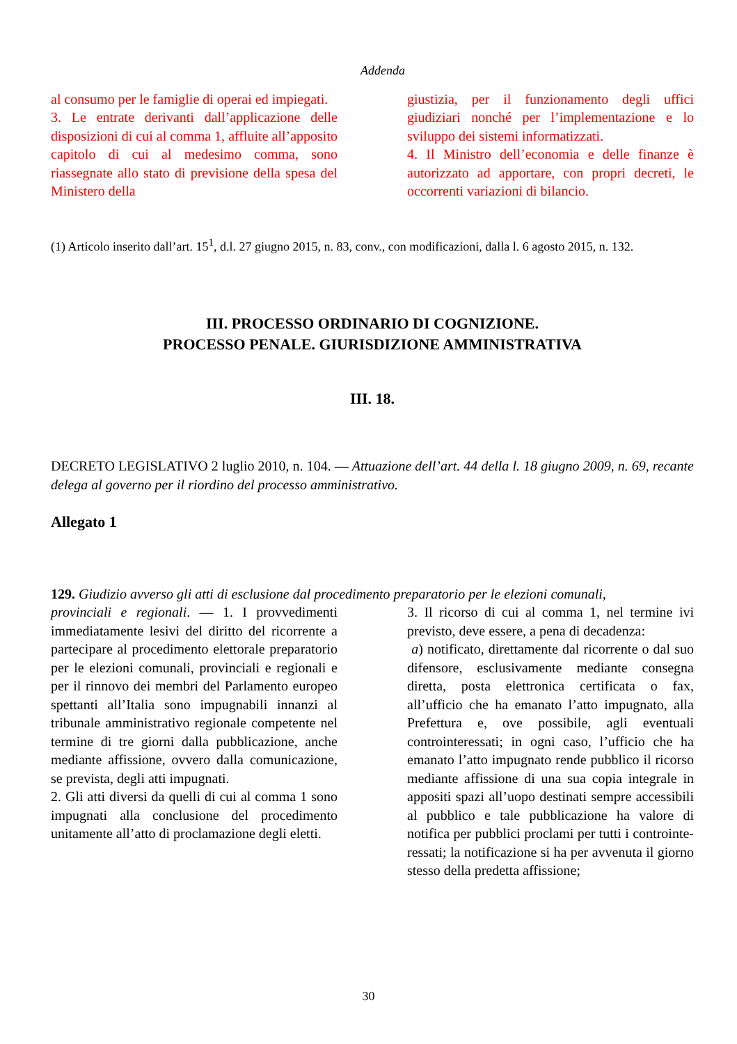Addenda
al consumo per le famiglie di operai ed impiegati.
3. Le entrate derivanti dall’applicazione delle disposizioni di cui al comma 1, affluite all’apposito capitolo di cui al medesimo comma, sono riassegnate allo stato di previsione della spesa del Ministero della
giustizia, per il funzionamento degli uffici giudiziari nonché per l’implementazione e lo sviluppo dei sistemi informatizzati.
4. Il Ministro dell’economia e delle finanze è autorizzato ad apportare, con propri decreti, le occorrenti variazioni di bilancio.
(1) Articolo inserito dall’art. 15<sup>1</sup>, d.l. 27 giugno 2015, n. 83, conv., con modificazioni, dalla l. 6 agosto 2015, n. 132.
III. PROCESSO ORDINARIO DI COGNIZIONE.
PROCESSO PENALE. GIURISDIZIONE AMMINISTRATIVA
III. 18.
DECRETO LEGISLATIVO 2 luglio 2010, n. 104. — Attuazione dell’art. 44 della l. 18 giugno 2009, n. 69, recante delega al governo per il riordino del processo amministrativo.
Allegato 1
129. Giudizio avverso gli atti di esclusione dal procedimento preparatorio per le elezioni comunali,
provinciali e regionali. — 1. I provvedimenti immediatamente lesivi del diritto del ricorrente a partecipare al procedimento elettorale preparatorio per le elezioni comunali, provinciali e regionali e per il rinnovo dei membri del Parlamento europeo spettanti all’Italia sono impugnabili innanzi al tribunale amministrativo regionale competente nel termine di tre giorni dalla pubblicazione, anche mediante affissione, ovvero dalla comunicazione, se prevista, degli atti impugnati.
2. Gli atti diversi da quelli di cui al comma 1 sono impugnati alla conclusione del procedimento unitamente all’atto di proclamazione degli eletti.
3. Il ricorso di cui al comma 1, nel termine ivi previsto, deve essere, a pena di decadenza:
a) notificato, direttamente dal ricorrente o dal suo difensore, esclusivamente mediante consegna diretta, posta elettronica certificata o fax, all’ufficio che ha emanato l’atto impugnato, alla Prefettura e, ove possibile, agli eventuali controinteressati; in ogni caso, l’ufficio che ha emanato l’atto impugnato rende pubblico il ricorso mediante affissione di una sua copia integrale in appositi spazi all’uopo destinati sempre accessibili al pubblico e tale pubblicazione ha valore di notifica per pubblici proclami per tutti i controinte-ressati; la notificazione si ha per avvenuta il giorno stesso della predetta affissione;
30